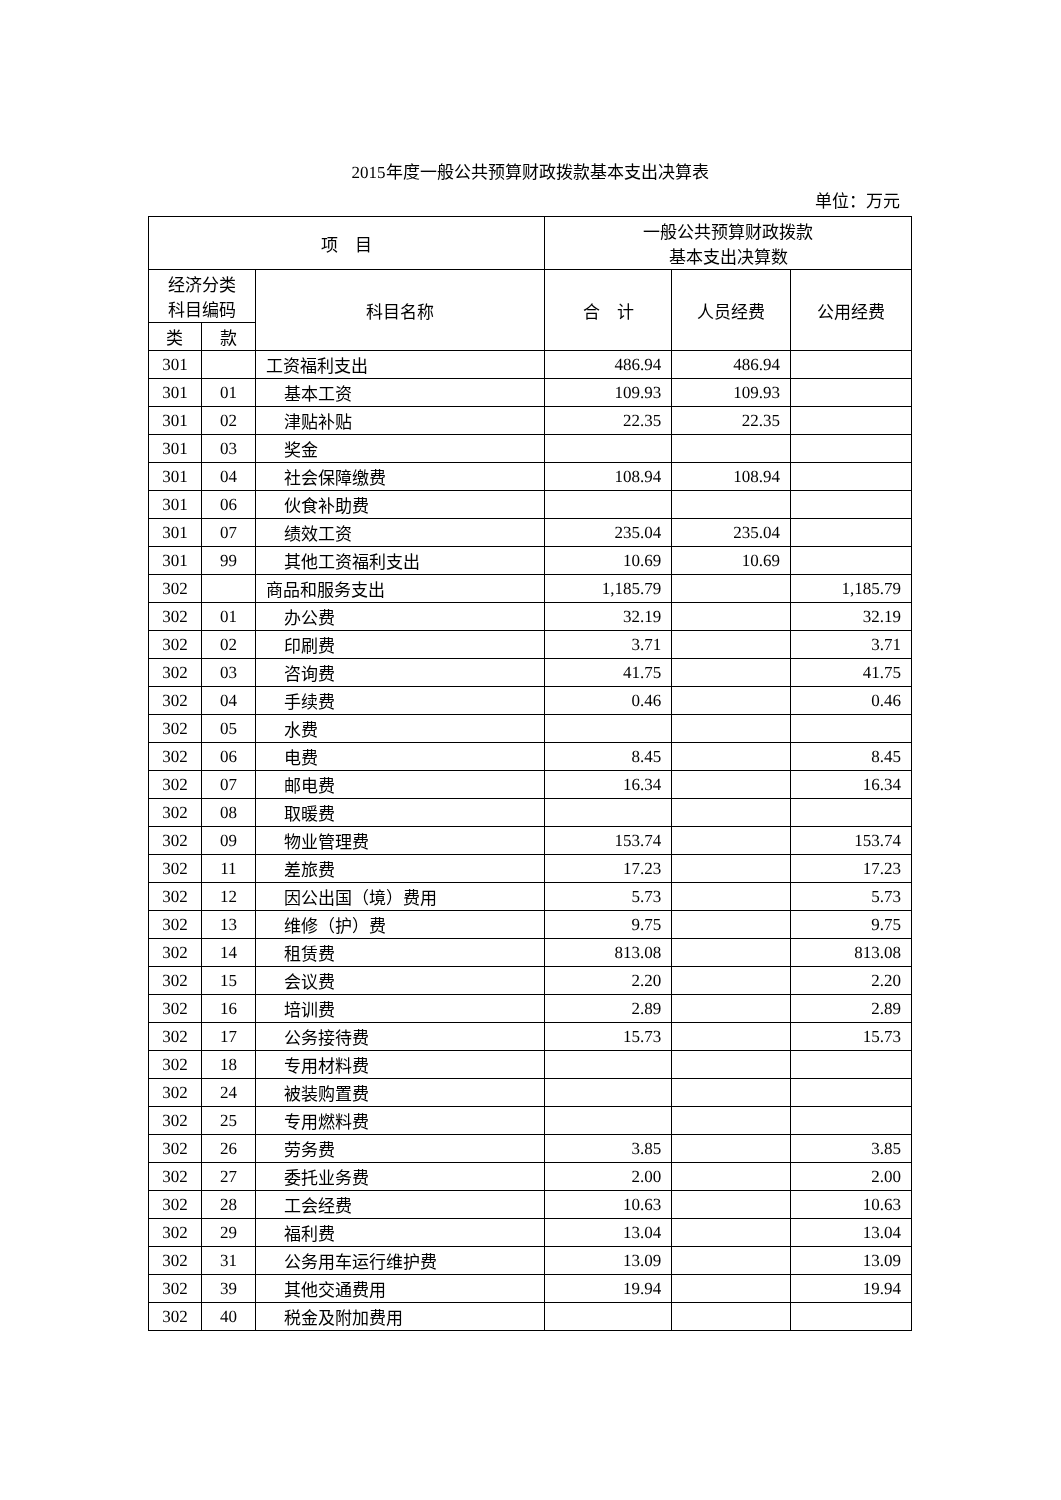2015年度一般公共预算财政拨款基本支出决算表
单位：万元
| 项 目 | | | 一般公共预算财政拨款 基本支出决算数 | | |
| --- | --- | --- | --- | --- | --- |
| 经济分类 科目编码 | | 科目名称 | 合 计 | 人员经费 | 公用经费 |
| 类 | 款 | | | | |
| 301 | | 工资福利支出 | 486.94 | 486.94 | |
| 301 | 01 | 基本工资 | 109.93 | 109.93 | |
| 301 | 02 | 津贴补贴 | 22.35 | 22.35 | |
| 301 | 03 | 奖金 | | | |
| 301 | 04 | 社会保障缴费 | 108.94 | 108.94 | |
| 301 | 06 | 伙食补助费 | | | |
| 301 | 07 | 绩效工资 | 235.04 | 235.04 | |
| 301 | 99 | 其他工资福利支出 | 10.69 | 10.69 | |
| 302 | | 商品和服务支出 | 1,185.79 | | 1,185.79 |
| 302 | 01 | 办公费 | 32.19 | | 32.19 |
| 302 | 02 | 印刷费 | 3.71 | | 3.71 |
| 302 | 03 | 咨询费 | 41.75 | | 41.75 |
| 302 | 04 | 手续费 | 0.46 | | 0.46 |
| 302 | 05 | 水费 | | | |
| 302 | 06 | 电费 | 8.45 | | 8.45 |
| 302 | 07 | 邮电费 | 16.34 | | 16.34 |
| 302 | 08 | 取暖费 | | | |
| 302 | 09 | 物业管理费 | 153.74 | | 153.74 |
| 302 | 11 | 差旅费 | 17.23 | | 17.23 |
| 302 | 12 | 因公出国（境）费用 | 5.73 | | 5.73 |
| 302 | 13 | 维修（护）费 | 9.75 | | 9.75 |
| 302 | 14 | 租赁费 | 813.08 | | 813.08 |
| 302 | 15 | 会议费 | 2.20 | | 2.20 |
| 302 | 16 | 培训费 | 2.89 | | 2.89 |
| 302 | 17 | 公务接待费 | 15.73 | | 15.73 |
| 302 | 18 | 专用材料费 | | | |
| 302 | 24 | 被装购置费 | | | |
| 302 | 25 | 专用燃料费 | | | |
| 302 | 26 | 劳务费 | 3.85 | | 3.85 |
| 302 | 27 | 委托业务费 | 2.00 | | 2.00 |
| 302 | 28 | 工会经费 | 10.63 | | 10.63 |
| 302 | 29 | 福利费 | 13.04 | | 13.04 |
| 302 | 31 | 公务用车运行维护费 | 13.09 | | 13.09 |
| 302 | 39 | 其他交通费用 | 19.94 | | 19.94 |
| 302 | 40 | 税金及附加费用 | | | |